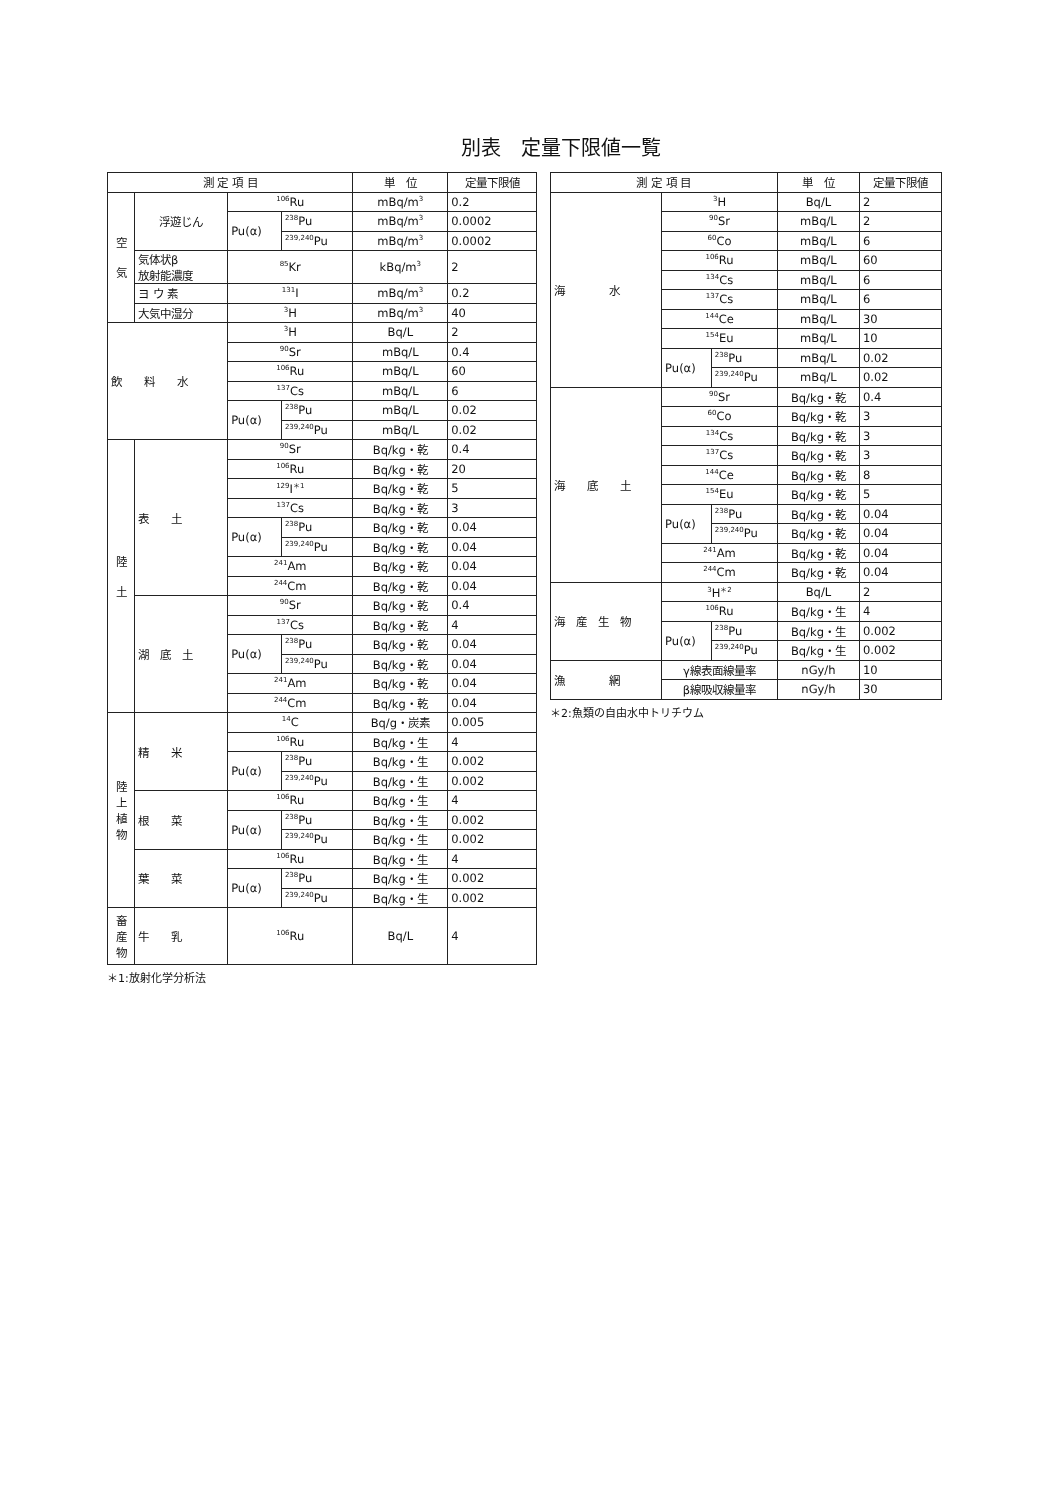別表　定量下限値一覧
| 測 定 項 目 | | | | 単 位 | 定量下限値 |
| --- | --- | --- | --- | --- | --- |
| 空 気 | 浮遊じん | <sup>106</sup>Ru | | mBq/m<sup>3</sup> | 0.2 |
| | | Pu(α) | <sup>238</sup>Pu | mBq/m<sup>3</sup> | 0.0002 |
| | | | <sup>239,240</sup>Pu | mBq/m<sup>3</sup> | 0.0002 |
| | 気体状β 放射能濃度 | <sup>85</sup>Kr | | kBq/m<sup>3</sup> | 2 |
| | ヨ ウ 素 | <sup>131</sup>I | | mBq/m<sup>3</sup> | 0.2 |
| | 大気中湿分 | <sup>3</sup>H | | mBq/m<sup>3</sup> | 40 |
| 飲 料 水 | | <sup>3</sup>H | | Bq/L | 2 |
| | | <sup>90</sup>Sr | | mBq/L | 0.4 |
| | | <sup>106</sup>Ru | | mBq/L | 60 |
| | | <sup>137</sup>Cs | | mBq/L | 6 |
| | | Pu(α) | <sup>238</sup>Pu | mBq/L | 0.02 |
| | | | <sup>239,240</sup>Pu | mBq/L | 0.02 |
| 陸 土 | 表 土 | <sup>90</sup>Sr | | Bq/kg・乾 | 0.4 |
| | | <sup>106</sup>Ru | | Bq/kg・乾 | 20 |
| | | <sup>129</sup>I<sup>＊1</sup> | | Bq/kg・乾 | 5 |
| | | <sup>137</sup>Cs | | Bq/kg・乾 | 3 |
| | | Pu(α) | <sup>238</sup>Pu | Bq/kg・乾 | 0.04 |
| | | | <sup>239,240</sup>Pu | Bq/kg・乾 | 0.04 |
| | | <sup>241</sup>Am | | Bq/kg・乾 | 0.04 |
| | | <sup>244</sup>Cm | | Bq/kg・乾 | 0.04 |
| | 湖 底 土 | <sup>90</sup>Sr | | Bq/kg・乾 | 0.4 |
| | | <sup>137</sup>Cs | | Bq/kg・乾 | 4 |
| | | Pu(α) | <sup>238</sup>Pu | Bq/kg・乾 | 0.04 |
| | | | <sup>239,240</sup>Pu | Bq/kg・乾 | 0.04 |
| | | <sup>241</sup>Am | | Bq/kg・乾 | 0.04 |
| | | <sup>244</sup>Cm | | Bq/kg・乾 | 0.04 |
| 陸 上 植 物 | 精 米 | <sup>14</sup>C | | Bq/g・炭素 | 0.005 |
| | | <sup>106</sup>Ru | | Bq/kg・生 | 4 |
| | | Pu(α) | <sup>238</sup>Pu | Bq/kg・生 | 0.002 |
| | | | <sup>239,240</sup>Pu | Bq/kg・生 | 0.002 |
| | 根 菜 | <sup>106</sup>Ru | | Bq/kg・生 | 4 |
| | | Pu(α) | <sup>238</sup>Pu | Bq/kg・生 | 0.002 |
| | | | <sup>239,240</sup>Pu | Bq/kg・生 | 0.002 |
| | 葉 菜 | <sup>106</sup>Ru | | Bq/kg・生 | 4 |
| | | Pu(α) | <sup>238</sup>Pu | Bq/kg・生 | 0.002 |
| | | | <sup>239,240</sup>Pu | Bq/kg・生 | 0.002 |
| 畜 産 物 | 牛 乳 | <sup>106</sup>Ru | | Bq/L | 4 |
＊1:放射化学分析法
| 測 定 項 目 | | | 単 位 | 定量下限値 |
| --- | --- | --- | --- | --- |
| 海 水 | <sup>3</sup>H | | Bq/L | 2 |
| | <sup>90</sup>Sr | | mBq/L | 2 |
| | <sup>60</sup>Co | | mBq/L | 6 |
| | <sup>106</sup>Ru | | mBq/L | 60 |
| | <sup>134</sup>Cs | | mBq/L | 6 |
| | <sup>137</sup>Cs | | mBq/L | 6 |
| | <sup>144</sup>Ce | | mBq/L | 30 |
| | <sup>154</sup>Eu | | mBq/L | 10 |
| | Pu(α) | <sup>238</sup>Pu | mBq/L | 0.02 |
| | | <sup>239,240</sup>Pu | mBq/L | 0.02 |
| 海 底 土 | <sup>90</sup>Sr | | Bq/kg・乾 | 0.4 |
| | <sup>60</sup>Co | | Bq/kg・乾 | 3 |
| | <sup>134</sup>Cs | | Bq/kg・乾 | 3 |
| | <sup>137</sup>Cs | | Bq/kg・乾 | 3 |
| | <sup>144</sup>Ce | | Bq/kg・乾 | 8 |
| | <sup>154</sup>Eu | | Bq/kg・乾 | 5 |
| | Pu(α) | <sup>238</sup>Pu | Bq/kg・乾 | 0.04 |
| | | <sup>239,240</sup>Pu | Bq/kg・乾 | 0.04 |
| | <sup>241</sup>Am | | Bq/kg・乾 | 0.04 |
| | <sup>244</sup>Cm | | Bq/kg・乾 | 0.04 |
| 海 産 生 物 | <sup>3</sup>H<sup>＊2</sup> | | Bq/L | 2 |
| | <sup>106</sup>Ru | | Bq/kg・生 | 4 |
| | Pu(α) | <sup>238</sup>Pu | Bq/kg・生 | 0.002 |
| | | <sup>239,240</sup>Pu | Bq/kg・生 | 0.002 |
| 漁 網 | γ線表面線量率 | | nGy/h | 10 |
| | β線吸収線量率 | | nGy/h | 30 |
＊2:魚類の自由水中トリチウム